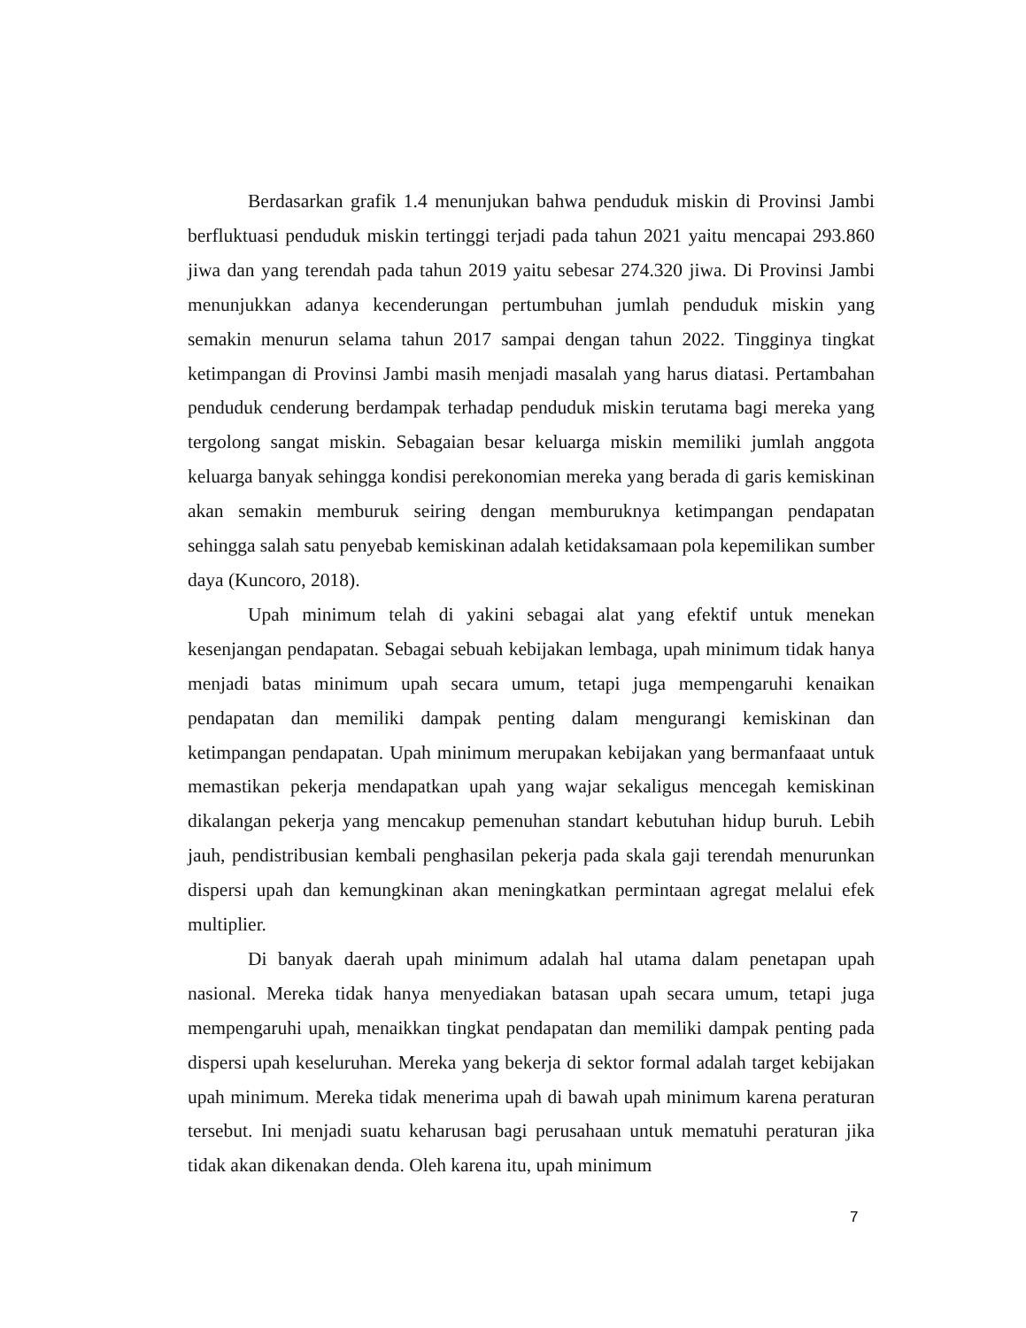Berdasarkan grafik 1.4 menunjukan bahwa penduduk miskin di Provinsi Jambi berfluktuasi penduduk miskin tertinggi terjadi pada tahun 2021 yaitu mencapai 293.860 jiwa dan yang terendah pada tahun 2019 yaitu sebesar 274.320 jiwa. Di Provinsi Jambi menunjukkan adanya kecenderungan pertumbuhan jumlah penduduk miskin yang semakin menurun selama tahun 2017 sampai dengan tahun 2022. Tingginya tingkat ketimpangan di Provinsi Jambi masih menjadi masalah yang harus diatasi. Pertambahan penduduk cenderung berdampak terhadap penduduk miskin terutama bagi mereka yang tergolong sangat miskin. Sebagaian besar keluarga miskin memiliki jumlah anggota keluarga banyak sehingga kondisi perekonomian mereka yang berada di garis kemiskinan akan semakin memburuk seiring dengan memburuknya ketimpangan pendapatan sehingga salah satu penyebab kemiskinan adalah ketidaksamaan pola kepemilikan sumber daya (Kuncoro, 2018).
Upah minimum telah di yakini sebagai alat yang efektif untuk menekan kesenjangan pendapatan. Sebagai sebuah kebijakan lembaga, upah minimum tidak hanya menjadi batas minimum upah secara umum, tetapi juga mempengaruhi kenaikan pendapatan dan memiliki dampak penting dalam mengurangi kemiskinan dan ketimpangan pendapatan. Upah minimum merupakan kebijakan yang bermanfaaat untuk memastikan pekerja mendapatkan upah yang wajar sekaligus mencegah kemiskinan dikalangan pekerja yang mencakup pemenuhan standart kebutuhan hidup buruh. Lebih jauh, pendistribusian kembali penghasilan pekerja pada skala gaji terendah menurunkan dispersi upah dan kemungkinan akan meningkatkan permintaan agregat melalui efek multiplier.
Di banyak daerah upah minimum adalah hal utama dalam penetapan upah nasional. Mereka tidak hanya menyediakan batasan upah secara umum, tetapi juga mempengaruhi upah, menaikkan tingkat pendapatan dan memiliki dampak penting pada dispersi upah keseluruhan. Mereka yang bekerja di sektor formal adalah target kebijakan upah minimum. Mereka tidak menerima upah di bawah upah minimum karena peraturan tersebut. Ini menjadi suatu keharusan bagi perusahaan untuk mematuhi peraturan jika tidak akan dikenakan denda. Oleh karena itu, upah minimum
7